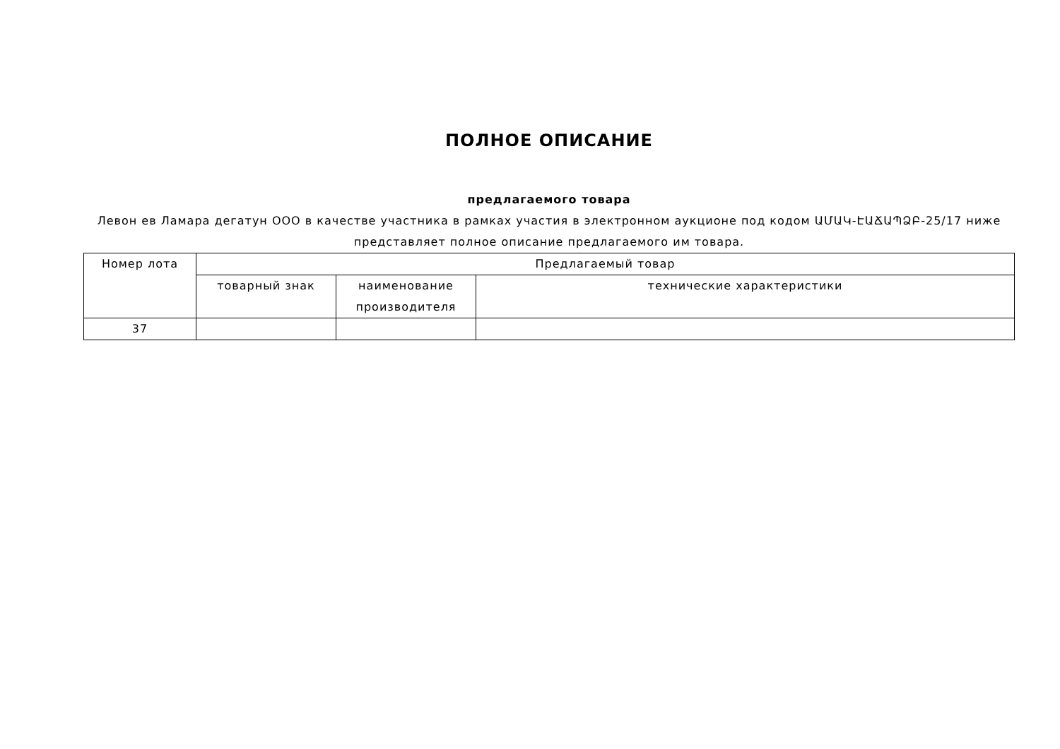ПОЛНОЕ ОПИСАНИЕ
предлагаемого товара
Левон ев Ламара дегатун ООО в качестве участника в рамках участия в электронном аукционе под кодом ԱՄԱԿ-ԷԱՃԱՊՁԲ-25/17 ниже представляет полное описание предлагаемого им товара.
| Номер лота | Предлагаемый товар | | |
| --- | --- | --- | --- |
| | товарный знак | наименование производителя | технические характеристики |
| 37 | | | |